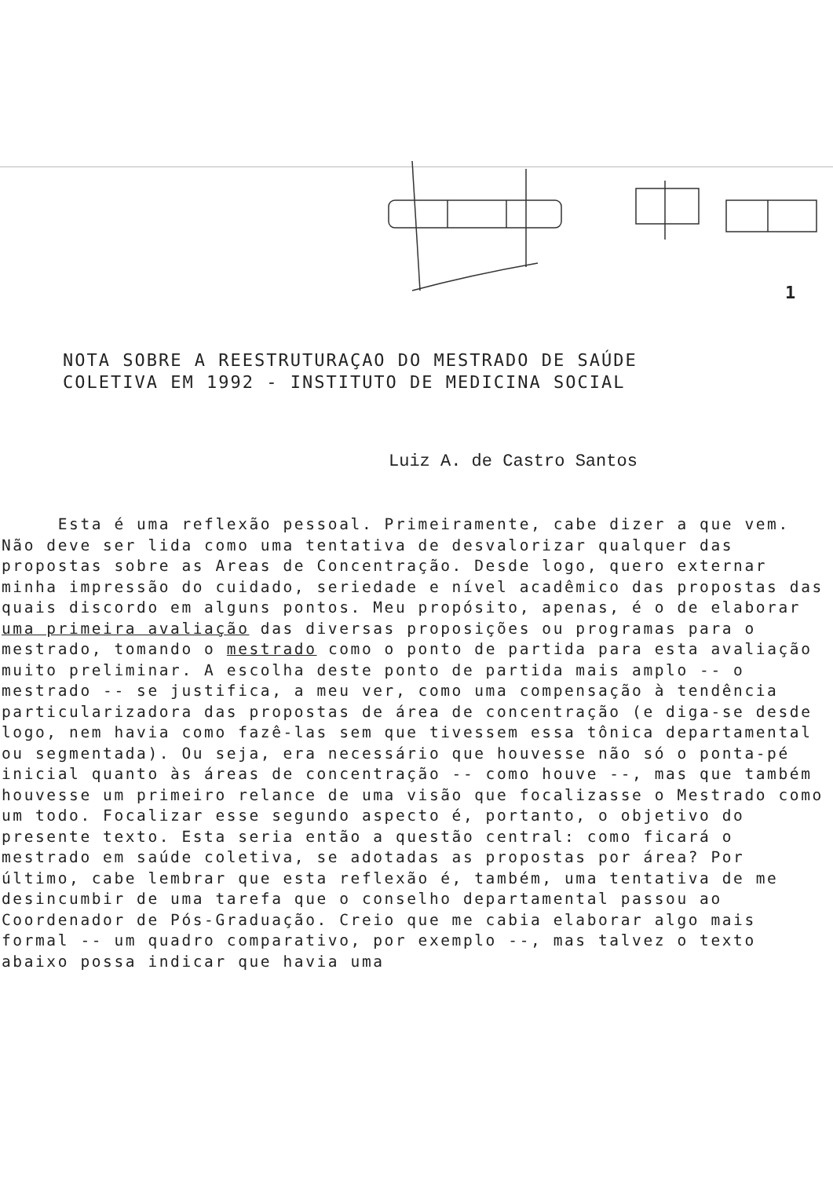1
NOTA SOBRE A REESTRUTURAÇAO DO MESTRADO DE SAÚDE
COLETIVA EM 1992 - INSTITUTO DE MEDICINA SOCIAL
Luiz A. de Castro Santos
Esta é uma reflexão pessoal. Primeiramente, cabe dizer a que vem. Não deve ser lida como uma tentativa de desvalorizar qualquer das propostas sobre as Areas de Concentração. Desde logo, quero externar minha impressão do cuidado, seriedade e nível acadêmico das propostas das quais discordo em alguns pontos. Meu propósito, apenas, é o de elaborar uma primeira avaliação das diversas proposições ou programas para o mestrado, tomando o mestrado como o ponto de partida para esta avaliação muito preliminar. A escolha deste ponto de partida mais amplo -- o mestrado -- se justifica, a meu ver, como uma compensação à tendência particularizadora das propostas de área de concentração (e diga-se desde logo, nem havia como fazê-las sem que tivessem essa tônica departamental ou segmentada). Ou seja, era necessário que houvesse não só o ponta-pé inicial quanto às áreas de concentração -- como houve --, mas que também houvesse um primeiro relance de uma visão que focalizasse o Mestrado como um todo. Focalizar esse segundo aspecto é, portanto, o objetivo do presente texto. Esta seria então a questão central: como ficará o mestrado em saúde coletiva, se adotadas as propostas por área? Por último, cabe lembrar que esta reflexão é, também, uma tentativa de me desincumbir de uma tarefa que o conselho departamental passou ao Coordenador de Pós-Graduação. Creio que me cabia elaborar algo mais formal -- um quadro comparativo, por exemplo --, mas talvez o texto abaixo possa indicar que havia uma